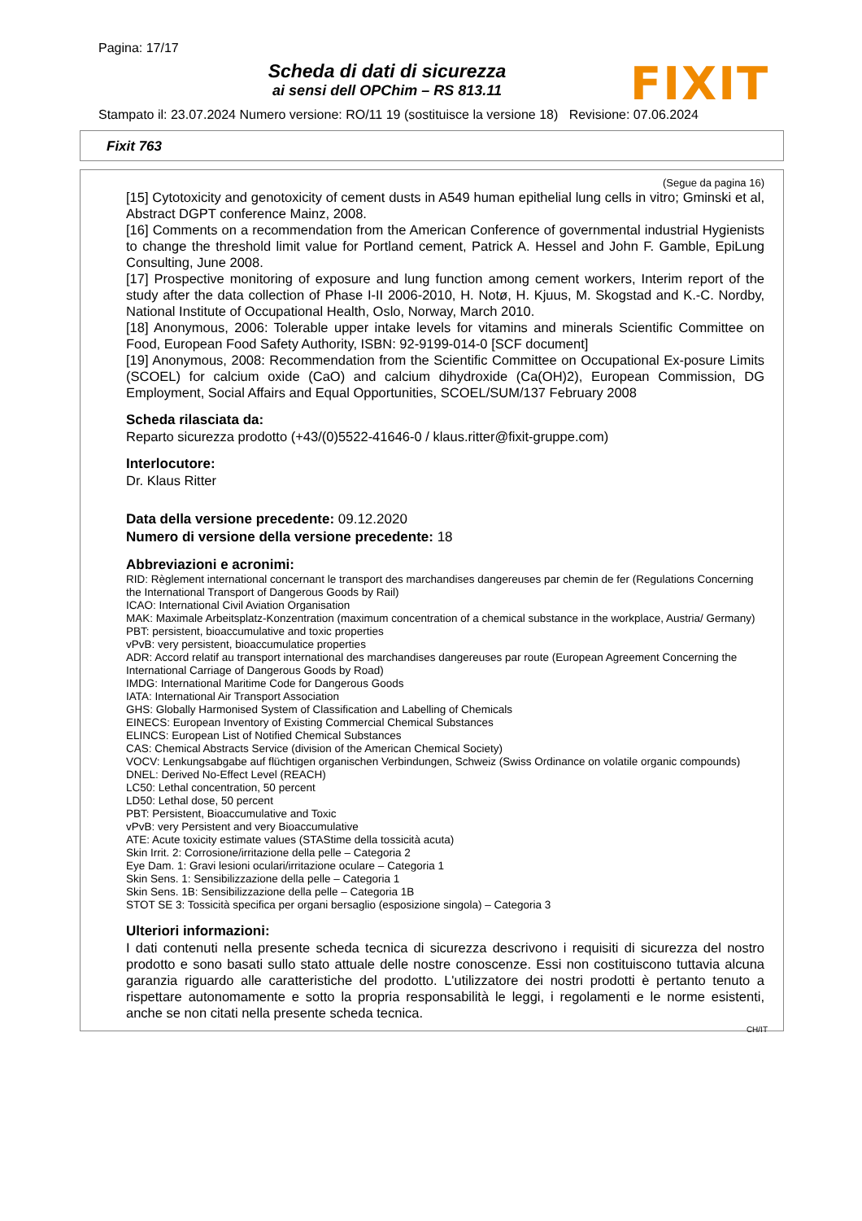Pagina: 17/17
Scheda di dati di sicurezza
ai sensi dell OPChim – RS 813.11
FIXIT
Stampato il: 23.07.2024 Numero versione: RO/11 19 (sostituisce la versione 18) Revisione: 07.06.2024
Fixit 763
(Segue da pagina 16)
[15] Cytotoxicity and genotoxicity of cement dusts in A549 human epithelial lung cells in vitro; Gminski et al, Abstract DGPT conference Mainz, 2008.
[16] Comments on a recommendation from the American Conference of governmental industrial Hygienists to change the threshold limit value for Portland cement, Patrick A. Hessel and John F. Gamble, EpiLung Consulting, June 2008.
[17] Prospective monitoring of exposure and lung function among cement workers, Interim report of the study after the data collection of Phase I-II 2006-2010, H. Notø, H. Kjuus, M. Skogstad and K.-C. Nordby, National Institute of Occupational Health, Oslo, Norway, March 2010.
[18] Anonymous, 2006: Tolerable upper intake levels for vitamins and minerals Scientific Committee on Food, European Food Safety Authority, ISBN: 92-9199-014-0 [SCF document]
[19] Anonymous, 2008: Recommendation from the Scientific Committee on Occupational Ex-posure Limits (SCOEL) for calcium oxide (CaO) and calcium dihydroxide (Ca(OH)2), European Commission, DG Employment, Social Affairs and Equal Opportunities, SCOEL/SUM/137 February 2008
Scheda rilasciata da:
Reparto sicurezza prodotto (+43/(0)5522-41646-0 / klaus.ritter@fixit-gruppe.com)
Interlocutore:
Dr. Klaus Ritter
Data della versione precedente: 09.12.2020
Numero di versione della versione precedente: 18
Abbreviazioni e acronimi:
RID: Règlement international concernant le transport des marchandises dangereuses par chemin de fer (Regulations Concerning the International Transport of Dangerous Goods by Rail)
ICAO: International Civil Aviation Organisation
MAK: Maximale Arbeitsplatz-Konzentration (maximum concentration of a chemical substance in the workplace, Austria/ Germany)
PBT: persistent, bioaccumulative and toxic properties
vPvB: very persistent, bioaccumulatice properties
ADR: Accord relatif au transport international des marchandises dangereuses par route (European Agreement Concerning the International Carriage of Dangerous Goods by Road)
IMDG: International Maritime Code for Dangerous Goods
IATA: International Air Transport Association
GHS: Globally Harmonised System of Classification and Labelling of Chemicals
EINECS: European Inventory of Existing Commercial Chemical Substances
ELINCS: European List of Notified Chemical Substances
CAS: Chemical Abstracts Service (division of the American Chemical Society)
VOCV: Lenkungsabgabe auf flüchtigen organischen Verbindungen, Schweiz (Swiss Ordinance on volatile organic compounds)
DNEL: Derived No-Effect Level (REACH)
LC50: Lethal concentration, 50 percent
LD50: Lethal dose, 50 percent
PBT: Persistent, Bioaccumulative and Toxic
vPvB: very Persistent and very Bioaccumulative
ATE: Acute toxicity estimate values (STAStime della tossicità acuta)
Skin Irrit. 2: Corrosione/irritazione della pelle – Categoria 2
Eye Dam. 1: Gravi lesioni oculari/irritazione oculare – Categoria 1
Skin Sens. 1: Sensibilizzazione della pelle – Categoria 1
Skin Sens. 1B: Sensibilizzazione della pelle – Categoria 1B
STOT SE 3: Tossicità specifica per organi bersaglio (esposizione singola) – Categoria 3
Ulteriori informazioni:
I dati contenuti nella presente scheda tecnica di sicurezza descrivono i requisiti di sicurezza del nostro prodotto e sono basati sullo stato attuale delle nostre conoscenze. Essi non costituiscono tuttavia alcuna garanzia riguardo alle caratteristiche del prodotto. L'utilizzatore dei nostri prodotti è pertanto tenuto a rispettare autonomamente e sotto la propria responsabilità le leggi, i regolamenti e le norme esistenti, anche se non citati nella presente scheda tecnica.
CH/IT